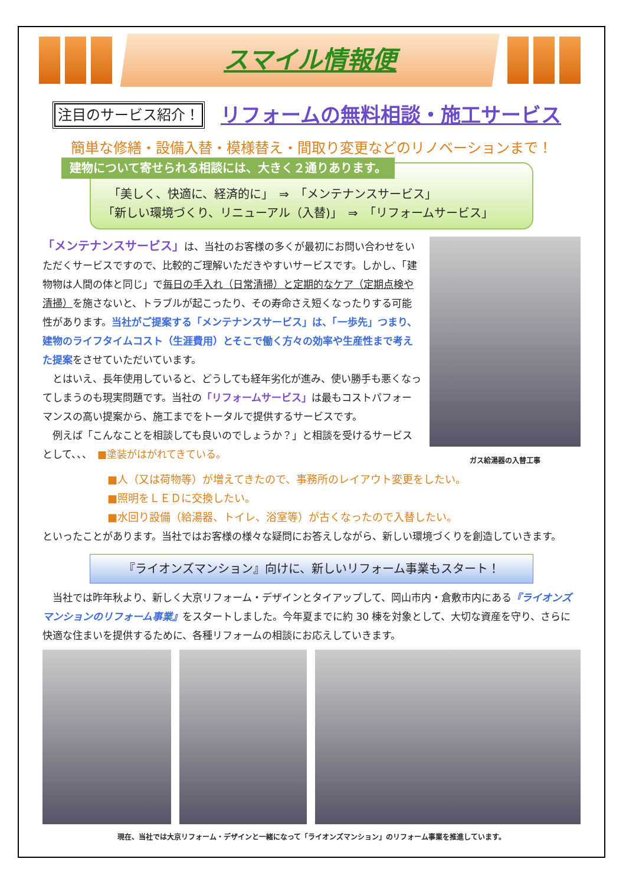スマイル情報便
注目のサービス紹介！ リフォームの無料相談・施工サービス
簡単な修繕・設備入替・模様替え・間取り変更などのリノベーションまで！
建物について寄せられる相談には、大きく２通りあります。
　「美しく、快適に、経済的に」　⇒　「メンテナンスサービス」
「新しい環境づくり、リニューアル（入替)」　⇒　「リフォームサービス」
「メンテナンスサービス」は、当社のお客様の多くが最初にお問い合わせをいただくサービスですので、比較的ご理解いただきやすいサービスです。しかし、「建物物は人間の体と同じ」で毎日の手入れ（日常清掃）と定期的なケア（定期点検や清掃）を施さないと、トラブルが起こったり、その寿命さえ短くなったりする可能性があります。当社がご提案する「メンテナンスサービス」は、「一歩先」つまり、建物のライフタイムコスト（生涯費用）とそこで働く方々の効率や生産性まで考えた提案をさせていただいています。
　とはいえ、長年使用していると、どうしても経年劣化が進み、使い勝手も悪くなってしまうのも現実問題です。当社の「リフォームサービス」は最もコストパフォーマンスの高い提案から、施工までをトータルで提供するサービスです。
　例えば「こんなことを相談しても良いのでしょうか？」と相談を受けるサービスとして、、、　■塗装がはがれてきている。
ガス給湯器の入替工事
■人（又は荷物等）が増えてきたので、事務所のレイアウト変更をしたい。
■照明をＬＥＤに交換したい。
■水回り設備（給湯器、トイレ、浴室等）が古くなったので入替したい。
といったことがあります。当社ではお客様の様々な疑問にお答えしながら、新しい環境づくりを創造していきます。
『ライオンズマンション』向けに、新しいリフォーム事業もスタート！
　当社では昨年秋より、新しく大京リフォーム・デザインとタイアップして、岡山市内・倉敷市内にある『ライオンズマンションのリフォーム事業』をスタートしました。今年夏までに約 30 棟を対象として、大切な資産を守り、さらに快適な住まいを提供するために、各種リフォームの相談にお応えしていきます。
現在、当社では大京リフォーム・デザインと一緒になって「ライオンズマンション」のリフォーム事業を推進しています。